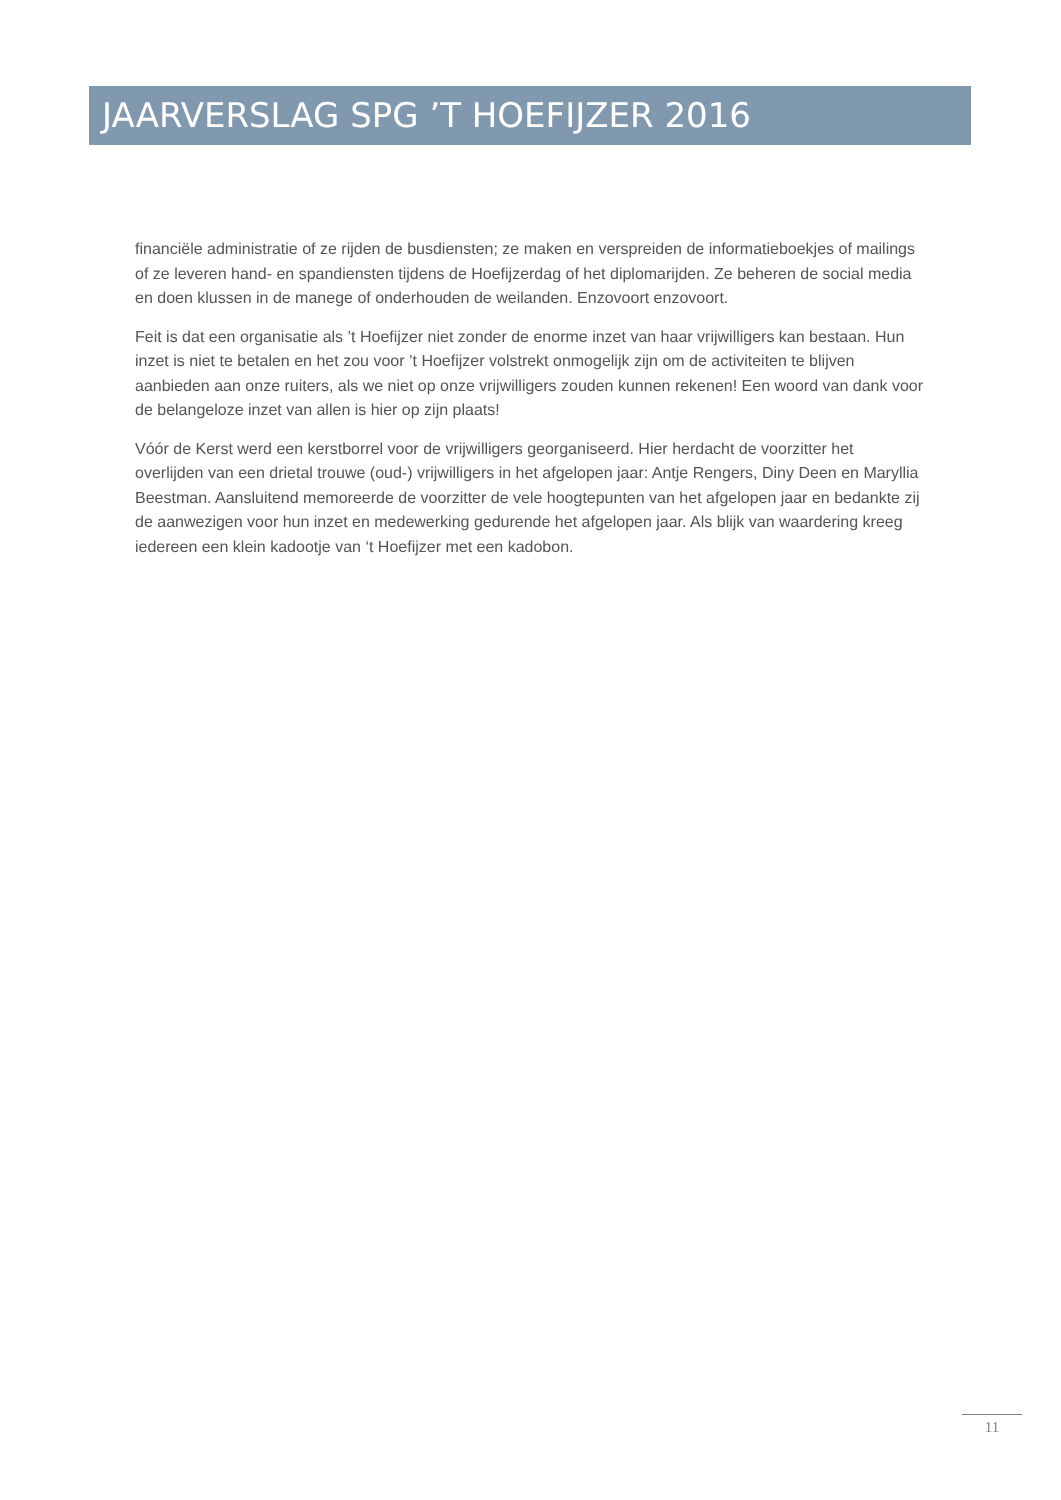JAARVERSLAG SPG ’T HOEFIJZER 2016
financiële administratie of ze rijden de busdiensten; ze maken en verspreiden de informatieboekjes of mailings of ze leveren hand- en spandiensten tijdens de Hoefijzerdag of het diplomarijden. Ze beheren de social media en doen klussen in de manege of onderhouden de weilanden. Enzovoort enzovoort.
Feit is dat een organisatie als ’t Hoefijzer niet zonder de enorme inzet van haar vrijwilligers kan bestaan. Hun inzet is niet te betalen en het zou voor ’t Hoefijzer volstrekt onmogelijk zijn om de activiteiten te blijven aanbieden aan onze ruiters, als we niet op onze vrijwilligers zouden kunnen rekenen! Een woord van dank voor de belangeloze inzet van allen is hier op zijn plaats!
Vóór de Kerst werd een kerstborrel voor de vrijwilligers georganiseerd. Hier herdacht de voorzitter het overlijden van een drietal trouwe (oud-) vrijwilligers in het afgelopen jaar: Antje Rengers, Diny Deen en Maryllia Beestman. Aansluitend memoreerde de voorzitter de vele hoogtepunten van het afgelopen jaar en bedankte zij de aanwezigen voor hun inzet en medewerking gedurende het afgelopen jaar. Als blijk van waardering kreeg iedereen een klein kadootje van ‘t Hoefijzer met een kadobon.
11